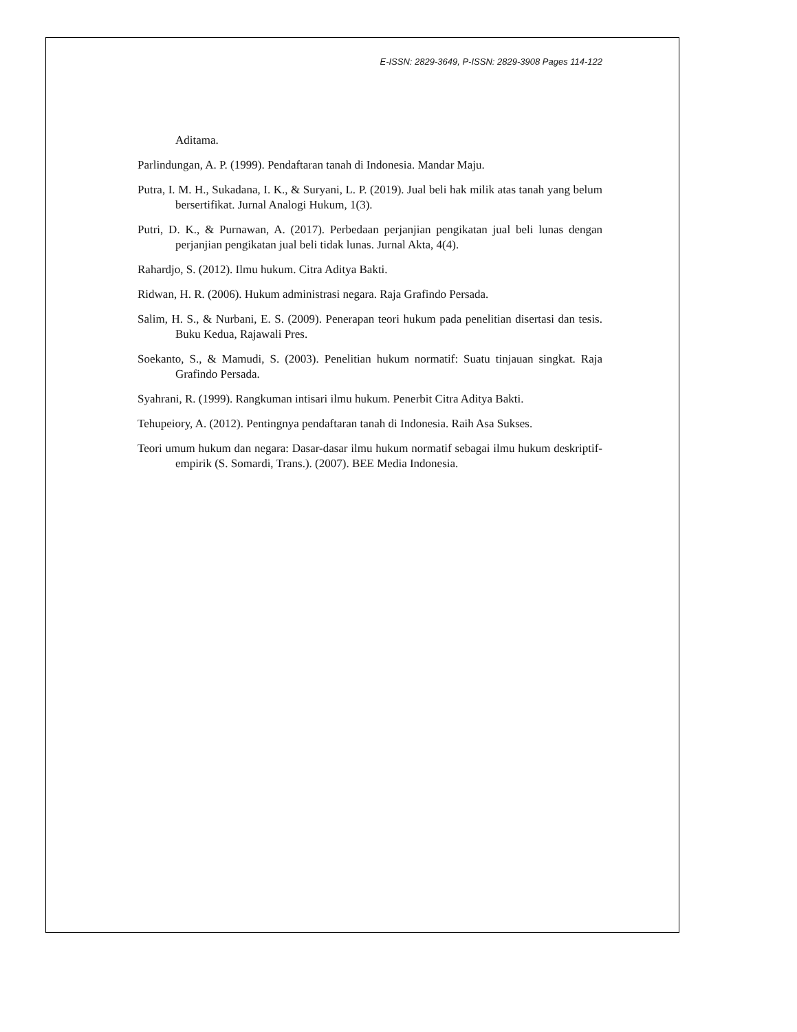E-ISSN: 2829-3649, P-ISSN: 2829-3908 Pages 114-122
Aditama.
Parlindungan, A. P. (1999). Pendaftaran tanah di Indonesia. Mandar Maju.
Putra, I. M. H., Sukadana, I. K., & Suryani, L. P. (2019). Jual beli hak milik atas tanah yang belum bersertifikat. Jurnal Analogi Hukum, 1(3).
Putri, D. K., & Purnawan, A. (2017). Perbedaan perjanjian pengikatan jual beli lunas dengan perjanjian pengikatan jual beli tidak lunas. Jurnal Akta, 4(4).
Rahardjo, S. (2012). Ilmu hukum. Citra Aditya Bakti.
Ridwan, H. R. (2006). Hukum administrasi negara. Raja Grafindo Persada.
Salim, H. S., & Nurbani, E. S. (2009). Penerapan teori hukum pada penelitian disertasi dan tesis. Buku Kedua, Rajawali Pres.
Soekanto, S., & Mamudi, S. (2003). Penelitian hukum normatif: Suatu tinjauan singkat. Raja Grafindo Persada.
Syahrani, R. (1999). Rangkuman intisari ilmu hukum. Penerbit Citra Aditya Bakti.
Tehupeiory, A. (2012). Pentingnya pendaftaran tanah di Indonesia. Raih Asa Sukses.
Teori umum hukum dan negara: Dasar-dasar ilmu hukum normatif sebagai ilmu hukum deskriptif-empirik (S. Somardi, Trans.). (2007). BEE Media Indonesia.